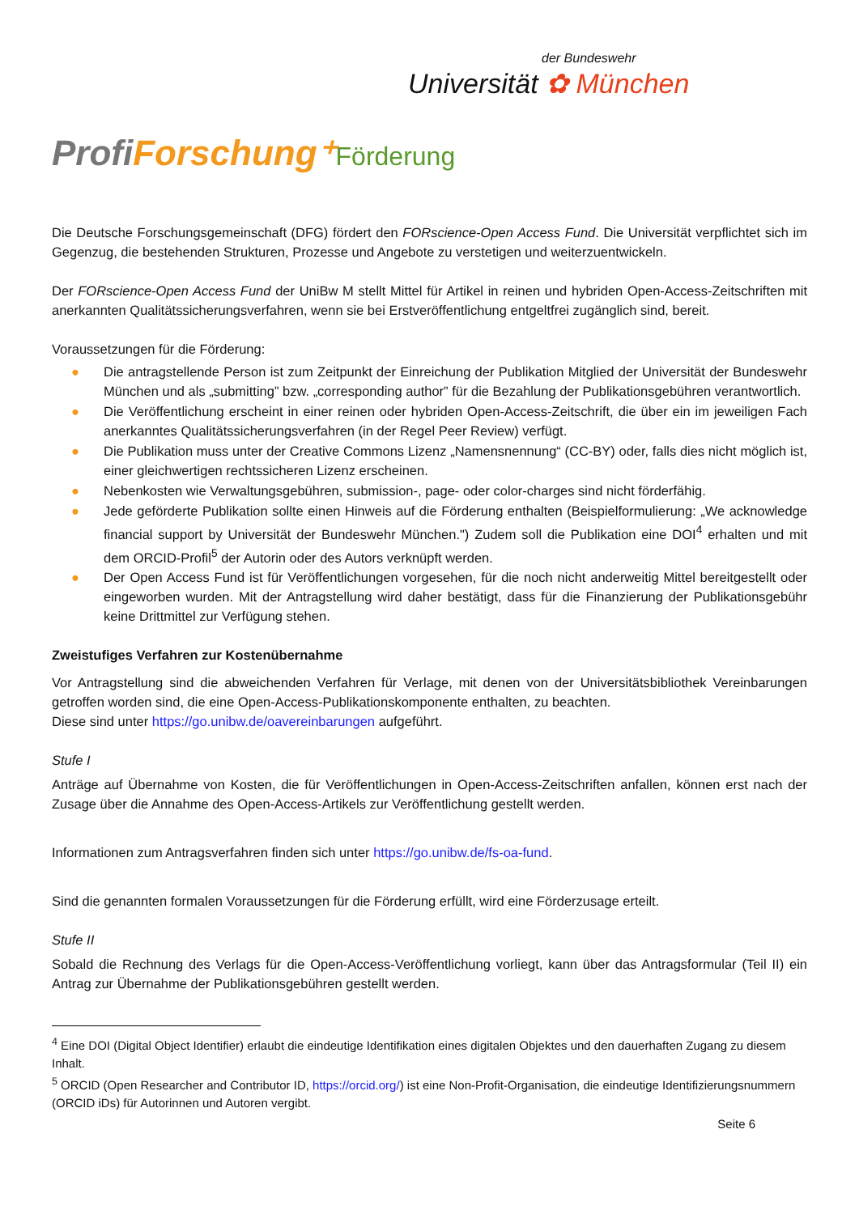der Bundeswehr
Universität ✿ München
ProfiForschung⁺Förderung
Die Deutsche Forschungsgemeinschaft (DFG) fördert den FORscience-Open Access Fund. Die Universität verpflichtet sich im Gegenzug, die bestehenden Strukturen, Prozesse und Angebote zu verstetigen und weiterzuentwickeln.
Der FORscience-Open Access Fund der UniBw M stellt Mittel für Artikel in reinen und hybriden Open-Access-Zeitschriften mit anerkannten Qualitätssicherungsverfahren, wenn sie bei Erstveröffentlichung entgeltfrei zugänglich sind, bereit.
Voraussetzungen für die Förderung:
● Die antragstellende Person ist zum Zeitpunkt der Einreichung der Publikation Mitglied der Universität der Bundeswehr München und als „submitting” bzw. „corresponding author” für die Bezahlung der Publikationsgebühren verantwortlich.
● Die Veröffentlichung erscheint in einer reinen oder hybriden Open-Access-Zeitschrift, die über ein im jeweiligen Fach anerkanntes Qualitätssicherungsverfahren (in der Regel Peer Review) verfügt.
● Die Publikation muss unter der Creative Commons Lizenz „Namensnennung“ (CC-BY) oder, falls dies nicht möglich ist, einer gleichwertigen rechtssicheren Lizenz erscheinen.
● Nebenkosten wie Verwaltungsgebühren, submission-, page- oder color-charges sind nicht förderfähig.
● Jede geförderte Publikation sollte einen Hinweis auf die Förderung enthalten (Beispielformulierung: „We acknowledge financial support by Universität der Bundeswehr München.") Zudem soll die Publikation eine DOI<sup>4</sup> erhalten und mit dem ORCID-Profil<sup>5</sup> der Autorin oder des Autors verknüpft werden.
● Der Open Access Fund ist für Veröffentlichungen vorgesehen, für die noch nicht anderweitig Mittel bereitgestellt oder eingeworben wurden. Mit der Antragstellung wird daher bestätigt, dass für die Finanzierung der Publikationsgebühr keine Drittmittel zur Verfügung stehen.
Zweistufiges Verfahren zur Kostenübernahme
Vor Antragstellung sind die abweichenden Verfahren für Verlage, mit denen von der Universitätsbibliothek Vereinbarungen getroffen worden sind, die eine Open-Access-Publikationskomponente enthalten, zu beachten.
Diese sind unter https://go.unibw.de/oavereinbarungen aufgeführt.
Stufe I
Anträge auf Übernahme von Kosten, die für Veröffentlichungen in Open-Access-Zeitschriften anfallen, können erst nach der Zusage über die Annahme des Open-Access-Artikels zur Veröffentlichung gestellt werden.
Informationen zum Antragsverfahren finden sich unter https://go.unibw.de/fs-oa-fund.
Sind die genannten formalen Voraussetzungen für die Förderung erfüllt, wird eine Förderzusage erteilt.
Stufe II
Sobald die Rechnung des Verlags für die Open-Access-Veröffentlichung vorliegt, kann über das Antragsformular (Teil II) ein Antrag zur Übernahme der Publikationsgebühren gestellt werden.
<sup>4</sup> Eine DOI (Digital Object Identifier) erlaubt die eindeutige Identifikation eines digitalen Objektes und den dauerhaften Zugang zu diesem Inhalt.
<sup>5</sup> ORCID (Open Researcher and Contributor ID, https://orcid.org/) ist eine Non-Profit-Organisation, die eindeutige Identifizierungsnummern (ORCID iDs) für Autorinnen und Autoren vergibt.
Seite 6